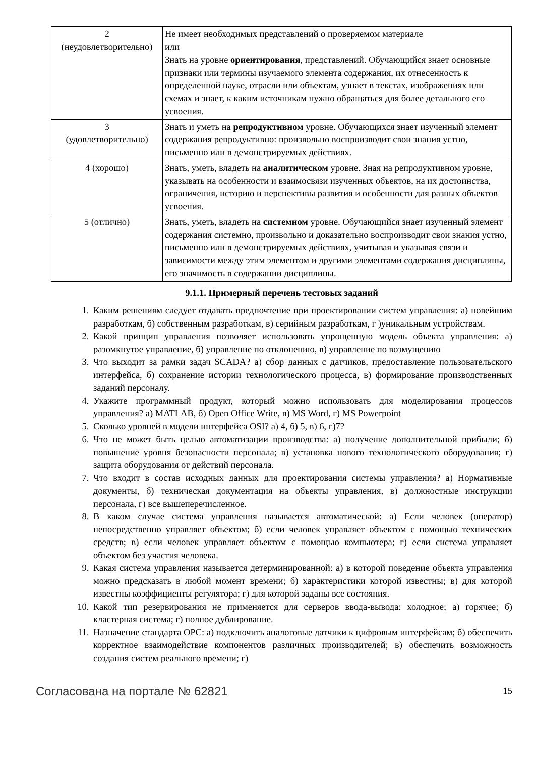| 2 (неудовлетворительно) | Не имеет необходимых представлений о проверяемом материале или Знать на уровне ориентирования , представлений. Обучающийся знает основные признаки или термины изучаемого элемента содержания, их отнесенность к определенной науке, отрасли или объектам, узнает в текстах, изображениях или схемах и знает, к каким источникам нужно обращаться для более детального его усвоения. |
| 3 (удовлетворительно) | Знать и уметь на репродуктивном уровне. Обучающихся знает изученный элемент содержания репродуктивно: произвольно воспроизводит свои знания устно, письменно или в демонстрируемых действиях. |
| 4 (хорошо) | Знать, уметь, владеть на аналитическом уровне. Зная на репродуктивном уровне, указывать на особенности и взаимосвязи изученных объектов, на их достоинства, ограничения, историю и перспективы развития и особенности для разных объектов усвоения. |
| 5 (отлично) | Знать, уметь, владеть на системном уровне. Обучающийся знает изученный элемент содержания системно, произвольно и доказательно воспроизводит свои знания устно, письменно или в демонстрируемых действиях, учитывая и указывая связи и зависимости между этим элементом и другими элементами содержания дисциплины, его значимость в содержании дисциплины. |
9.1.1. Примерный перечень тестовых заданий
1. Каким решениям следует отдавать предпочтение при проектировании систем управления: а) новейшим разработкам, б) собственным разработкам, в) серийным разработкам, г )уникальным устройствам.
2. Какой принцип управления позволяет использовать упрощенную модель объекта управления: а) разомкнутое управление, б) управление по отклонению, в) управление по возмущению
3. Что выходит за рамки задач SCADA? а) сбор данных с датчиков, предоставление пользовательского интерфейса, б) сохранение истории технологического процесса, в) формирование производственных заданий персоналу.
4. Укажите программный продукт, который можно использовать для моделирования процессов управления? а) MATLAB, б) Open Office Write, в) MS Word, г) MS Powerpoint
5. Сколько уровней в модели интерфейса OSI? а) 4, б) 5, в) 6, г)7?
6. Что не может быть целью автоматизации производства: а) получение дополнительной прибыли; б) повышение уровня безопасности персонала; в) установка нового технологического оборудования; г) защита оборудования от действий персонала.
7. Что входит в состав исходных данных для проектирования системы управления? а) Нормативные документы, б) техническая документация на объекты управления, в) должностные инструкции персонала, г) все вышеперечисленное.
8. В каком случае система управления называется автоматической: а) Если человек (оператор) непосредственно управляет объектом; б) если человек управляет объектом с помощью технических средств; в) если человек управляет объектом с помощью компьютера; г) если система управляет объектом без участия человека.
9. Какая система управления называется детерминированной: а) в которой поведение объекта управления можно предсказать в любой момент времени; б) характеристики которой известны; в) для которой известны коэффициенты регулятора; г) для которой заданы все состояния.
10. Какой тип резервирования не применяется для серверов ввода-вывода: холодное; а) горячее; б) кластерная система; г) полное дублирование.
11. Назначение стандарта OPC: а) подключить аналоговые датчики к цифровым интерфейсам; б) обеспечить корректное взаимодействие компонентов различных производителей; в) обеспечить возможность создания систем реального времени; г)
Согласована на портале № 62821 15